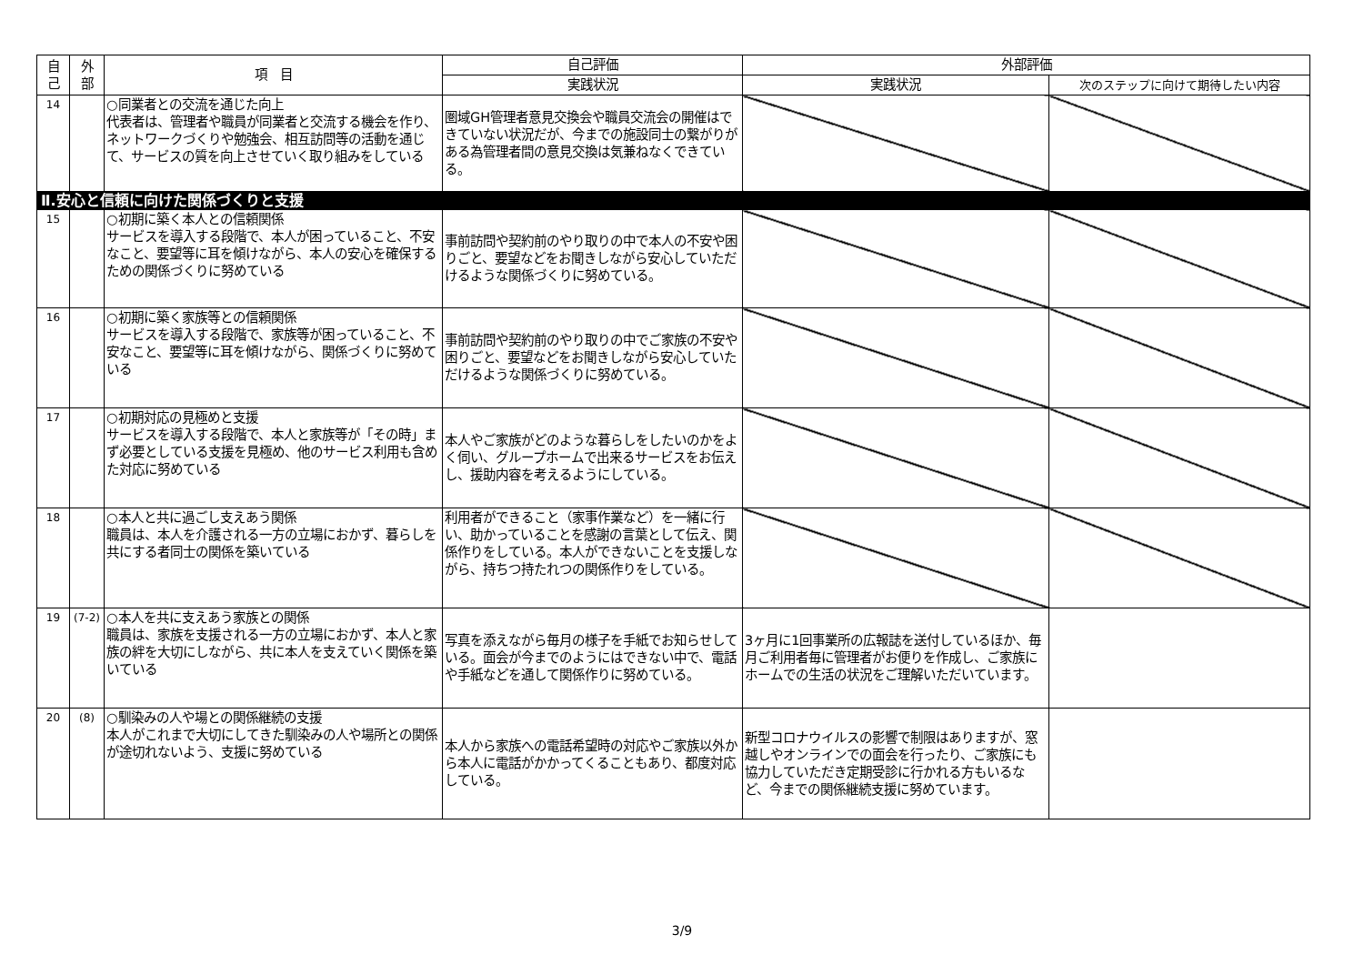| 自 己 | 外 部 | 項 目 | 自己評価 | 外部評価 | |
| --- | --- | --- | --- | --- | --- |
| | | | 実践状況 | 実践状況 | 次のステップに向けて期待したい内容 |
| 14 | | ○同業者との交流を通じた向上 代表者は、管理者や職員が同業者と交流する機会を作り、ネットワークづくりや勉強会、相互訪問等の活動を通じて、サービスの質を向上させていく取り組みをしている | 圏域GH管理者意見交換会や職員交流会の開催はできていない状況だが、今までの施設同士の繋がりがある為管理者間の意見交換は気兼ねなくできている。 | | |
| Ⅱ.安心と信頼に向けた関係づくりと支援 | | | | | |
| 15 | | ○初期に築く本人との信頼関係 サービスを導入する段階で、本人が困っていること、不安なこと、要望等に耳を傾けながら、本人の安心を確保するための関係づくりに努めている | 事前訪問や契約前のやり取りの中で本人の不安や困りごと、要望などをお聞きしながら安心していただけるような関係づくりに努めている。 | | |
| 16 | | ○初期に築く家族等との信頼関係 サービスを導入する段階で、家族等が困っていること、不安なこと、要望等に耳を傾けながら、関係づくりに努めている | 事前訪問や契約前のやり取りの中でご家族の不安や困りごと、要望などをお聞きしながら安心していただけるような関係づくりに努めている。 | | |
| 17 | | ○初期対応の見極めと支援 サービスを導入する段階で、本人と家族等が「その時」まず必要としている支援を見極め、他のサービス利用も含めた対応に努めている | 本人やご家族がどのような暮らしをしたいのかをよく伺い、グループホームで出来るサービスをお伝えし、援助内容を考えるようにしている。 | | |
| 18 | | ○本人と共に過ごし支えあう関係 職員は、本人を介護される一方の立場におかず、暮らしを共にする者同士の関係を築いている | 利用者ができること（家事作業など）を一緒に行い、助かっていることを感謝の言葉として伝え、関係作りをしている。本人ができないことを支援しながら、持ちつ持たれつの関係作りをしている。 | | |
| 19 | (7-2) | ○本人を共に支えあう家族との関係 職員は、家族を支援される一方の立場におかず、本人と家族の絆を大切にしながら、共に本人を支えていく関係を築いている | 写真を添えながら毎月の様子を手紙でお知らせしている。面会が今までのようにはできない中で、電話や手紙などを通して関係作りに努めている。 | 3ヶ月に1回事業所の広報誌を送付しているほか、毎月ご利用者毎に管理者がお便りを作成し、ご家族にホームでの生活の状況をご理解いただいています。 | |
| 20 | (8) | ○馴染みの人や場との関係継続の支援 本人がこれまで大切にしてきた馴染みの人や場所との関係が途切れないよう、支援に努めている | 本人から家族への電話希望時の対応やご家族以外から本人に電話がかかってくることもあり、都度対応している。 | 新型コロナウイルスの影響で制限はありますが、窓越しやオンラインでの面会を行ったり、ご家族にも協力していただき定期受診に行かれる方もいるなど、今までの関係継続支援に努めています。 | |
3/9